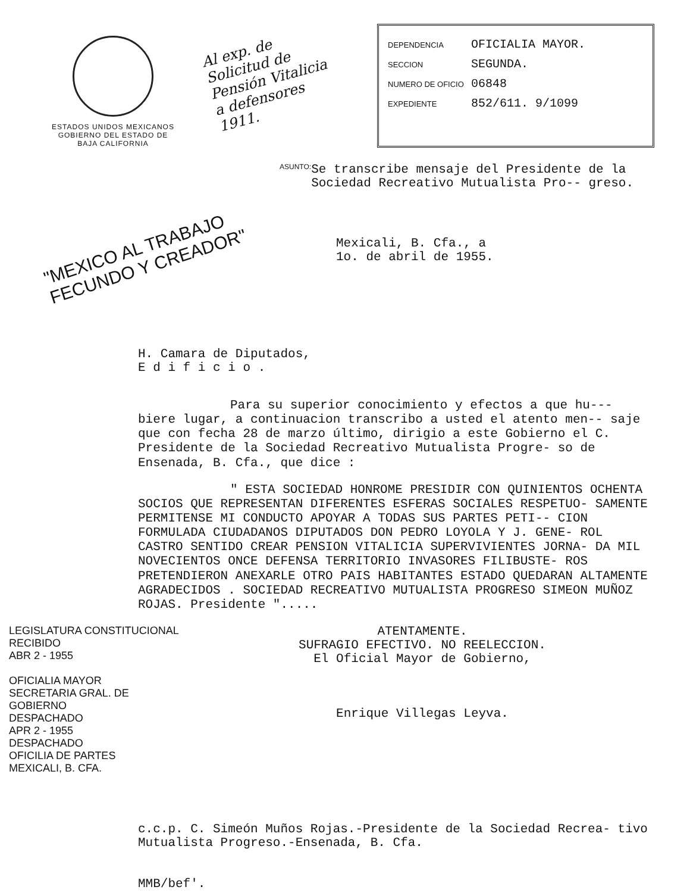ESTADOS UNIDOS MEXICANOS
GOBIERNO DEL ESTADO DE
BAJA CALIFORNIA
Al exp. de Solicitud de Pensión Vitalicia a defensores 1911.
DEPENDENCIA OFICIALIA MAYOR.
SECCION SEGUNDA.
NUMERO DE OFICIO 06848
EXPEDIENTE 852/611. 9/1099
ASUNTO:
Se transcribe mensaje del Presidente de la Sociedad Recreativo Mutualista Pro-- greso.
"MEXICO AL TRABAJO FECUNDO Y CREADOR"
Mexicali, B. Cfa., a
1o. de abril de 1955.
H. Camara de Diputados,
E d i f i c i o .
Para su superior conocimiento y efectos a que hu--- biere lugar, a continuacion transcribo a usted el atento men-- saje que con fecha 28 de marzo último, dirigio a este Gobierno el C. Presidente de la Sociedad Recreativo Mutualista Progre- so de Ensenada, B. Cfa., que dice :
" ESTA SOCIEDAD HONROME PRESIDIR CON QUINIENTOS OCHENTA SOCIOS QUE REPRESENTAN DIFERENTES ESFERAS SOCIALES RESPETUO- SAMENTE PERMITENSE MI CONDUCTO APOYAR A TODAS SUS PARTES PETI-- CION FORMULADA CIUDADANOS DIPUTADOS DON PEDRO LOYOLA Y J. GENE- ROL CASTRO SENTIDO CREAR PENSION VITALICIA SUPERVIVIENTES JORNA- DA MIL NOVECIENTOS ONCE DEFENSA TERRITORIO INVASORES FILIBUSTE- ROS PRETENDIERON ANEXARLE OTRO PAIS HABITANTES ESTADO QUEDARAN ALTAMENTE AGRADECIDOS . SOCIEDAD RECREATIVO MUTUALISTA PROGRESO SIMEON MUÑOZ ROJAS. Presidente ".....
LEGISLATURA CONSTITUCIONAL
RECIBIDO
ABR 2 - 1955
OFICIALIA MAYOR
SECRETARIA GRAL. DE GOBIERNO
DESPACHADO
APR 2 - 1955
DESPACHADO
OFICILIA DE PARTES
MEXICALI, B. CFA.
ATENTAMENTE.
SUFRAGIO EFECTIVO. NO REELECCION.
El Oficial Mayor de Gobierno,
Enrique Villegas Leyva.
c.c.p. C. Simeón Muños Rojas.-Presidente de la Sociedad Recrea- tivo Mutualista Progreso.-Ensenada, B. Cfa.
MMB/bef'.